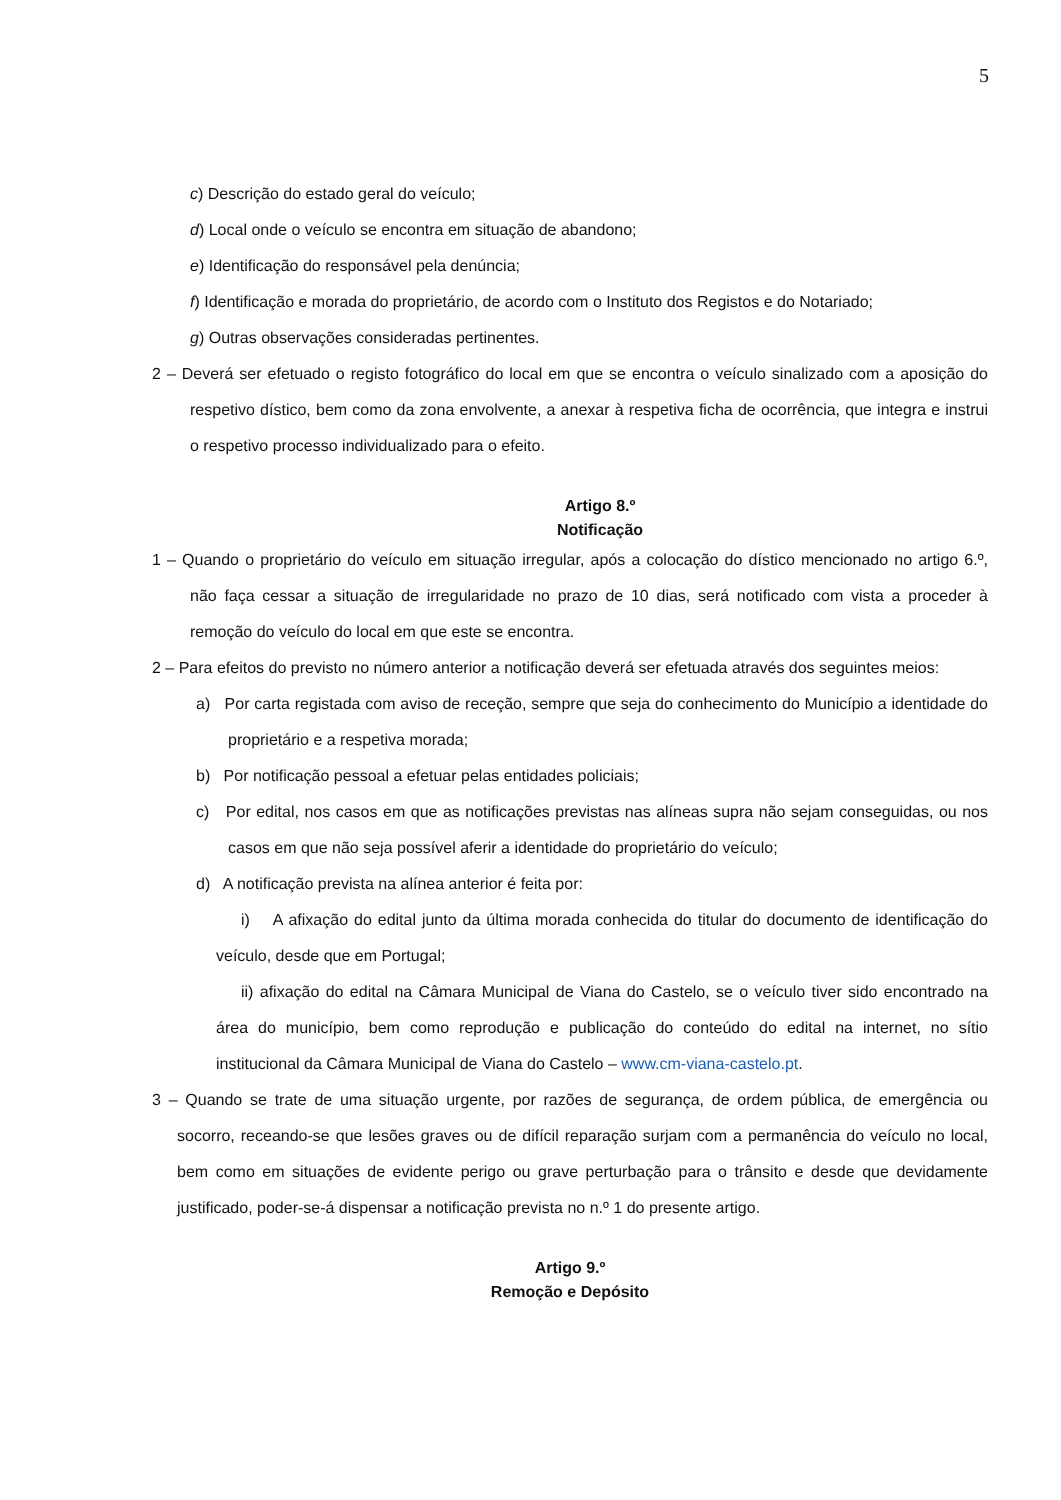5
c) Descrição do estado geral do veículo;
d) Local onde o veículo se encontra em situação de abandono;
e) Identificação do responsável pela denúncia;
f) Identificação e morada do proprietário, de acordo com o Instituto dos Registos e do Notariado;
g) Outras observações consideradas pertinentes.
2 – Deverá ser efetuado o registo fotográfico do local em que se encontra o veículo sinalizado com a aposição do respetivo dístico, bem como da zona envolvente, a anexar à respetiva ficha de ocorrência, que integra e instrui o respetivo processo individualizado para o efeito.
Artigo 8.º
Notificação
1 – Quando o proprietário do veículo em situação irregular, após a colocação do dístico mencionado no artigo 6.º, não faça cessar a situação de irregularidade no prazo de 10 dias, será notificado com vista a proceder à remoção do veículo do local em que este se encontra.
2 – Para efeitos do previsto no número anterior a notificação deverá ser efetuada através dos seguintes meios:
a) Por carta registada com aviso de receção, sempre que seja do conhecimento do Município a identidade do proprietário e a respetiva morada;
b) Por notificação pessoal a efetuar pelas entidades policiais;
c) Por edital, nos casos em que as notificações previstas nas alíneas supra não sejam conseguidas, ou nos casos em que não seja possível aferir a identidade do proprietário do veículo;
d) A notificação prevista na alínea anterior é feita por:
i) A afixação do edital junto da última morada conhecida do titular do documento de identificação do veículo, desde que em Portugal;
ii) afixação do edital na Câmara Municipal de Viana do Castelo, se o veículo tiver sido encontrado na área do município, bem como reprodução e publicação do conteúdo do edital na internet, no sítio institucional da Câmara Municipal de Viana do Castelo – www.cm-viana-castelo.pt.
3 – Quando se trate de uma situação urgente, por razões de segurança, de ordem pública, de emergência ou socorro, receando-se que lesões graves ou de difícil reparação surjam com a permanência do veículo no local, bem como em situações de evidente perigo ou grave perturbação para o trânsito e desde que devidamente justificado, poder-se-á dispensar a notificação prevista no n.º 1 do presente artigo.
Artigo 9.º
Remoção e Depósito